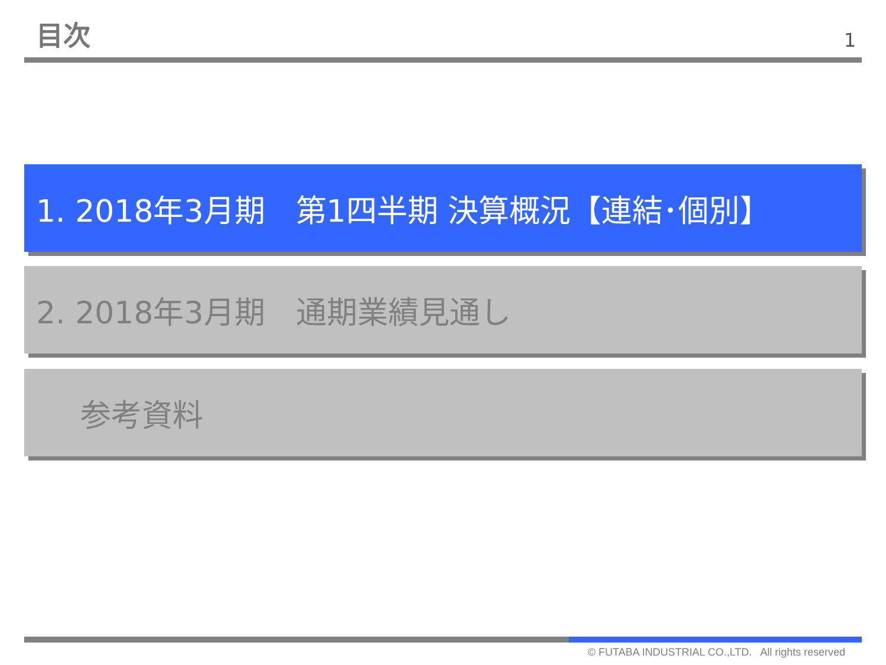目次
1
1. 2018年3月期　第1四半期 決算概況【連結･個別】
2. 2018年3月期　通期業績見通し
参考資料
© FUTABA INDUSTRIAL CO.,LTD. All rights reserved